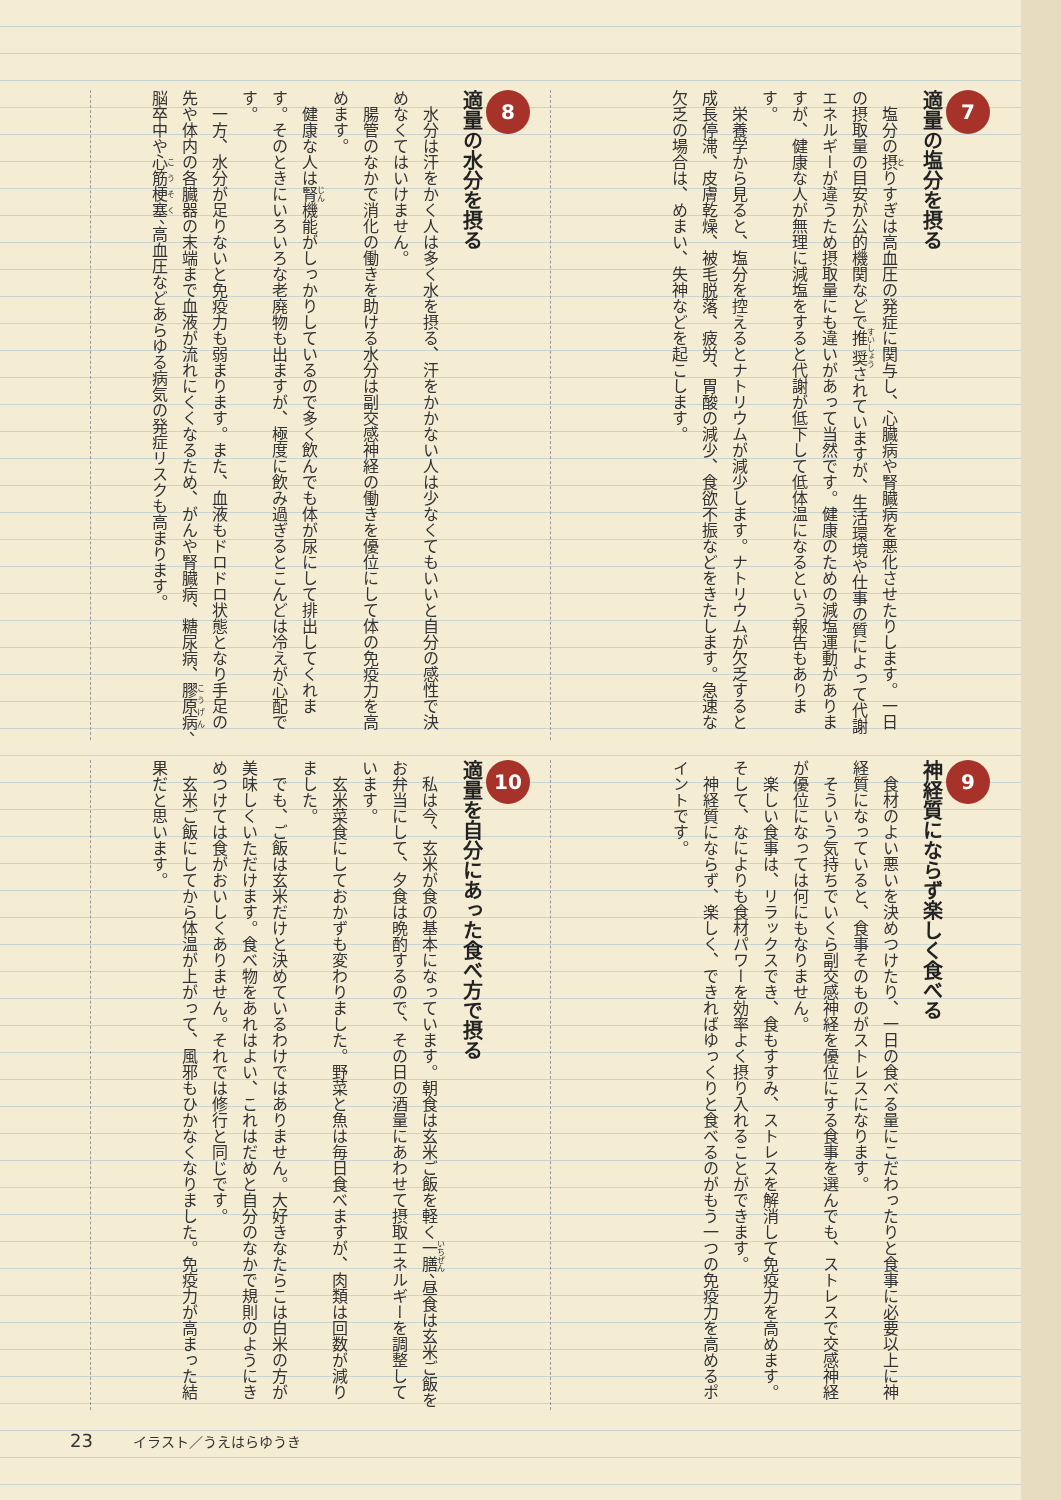7
適量の塩分を摂る
塩分の摂りすぎは高血圧の発症に関与し、心臓病や腎臓病を悪化させたりします。一日の摂取量の目安が公的機関などで推奨されていますが、生活環境や仕事の質によって代謝エネルギーが違うため摂取量にも違いがあって当然です。健康のための減塩運動がありますが、健康な人が無理に減塩をすると代謝が低下して低体温になるという報告もあります。
栄養学から見ると、塩分を控えるとナトリウムが減少します。ナトリウムが欠乏すると成長停滞、皮膚乾燥、被毛脱落、疲労、胃酸の減少、食欲不振などをきたします。急速な欠乏の場合は、めまい、失神などを起こします。
8
適量の水分を摂る
水分は汗をかく人は多く水を摂る、汗をかかない人は少なくてもいいと自分の感性で決めなくてはいけません。
腸管のなかで消化の働きを助ける水分は副交感神経の働きを優位にして体の免疫力を高めます。
健康な人は腎機能がしっかりしているので多く飲んでも体が尿にして排出してくれます。そのときにいろいろな老廃物も出ますが、極度に飲み過ぎるとこんどは冷えが心配です。
一方、水分が足りないと免疫力も弱まります。また、血液もドロドロ状態となり手足の先や体内の各臓器の末端まで血液が流れにくくなるため、がんや腎臓病、糖尿病、膠原病、脳卒中や心筋梗塞、高血圧などあらゆる病気の発症リスクも高まります。
9
神経質にならず楽しく食べる
食材のよい悪いを決めつけたり、一日の食べる量にこだわったりと食事に必要以上に神経質になっていると、食事そのものがストレスになります。
そういう気持ちでいくら副交感神経を優位にする食事を選んでも、ストレスで交感神経が優位になっては何にもなりません。
楽しい食事は、リラックスでき、食もすすみ、ストレスを解消して免疫力を高めます。そして、なによりも食材パワーを効率よく摂り入れることができます。
神経質にならず、楽しく、できればゆっくりと食べるのがもう一つの免疫力を高めるポイントです。
10
適量を自分にあった食べ方で摂る
私は今、玄米が食の基本になっています。朝食は玄米ご飯を軽く一膳、昼食は玄米ご飯をお弁当にして、夕食は晩酌するので、その日の酒量にあわせて摂取エネルギーを調整しています。
玄米菜食にしておかずも変わりました。野菜と魚は毎日食べますが、肉類は回数が減りました。
でも、ご飯は玄米だけと決めているわけではありません。大好きなたらこは白米の方が美味しくいただけます。食べ物をあれはよい、これはだめと自分のなかで規則のようにきめつけては食がおいしくありません。それでは修行と同じです。
玄米ご飯にしてから体温が上がって、風邪もひかなくなりました。免疫力が高まった結果だと思います。
23 イラスト／うえはらゆうき